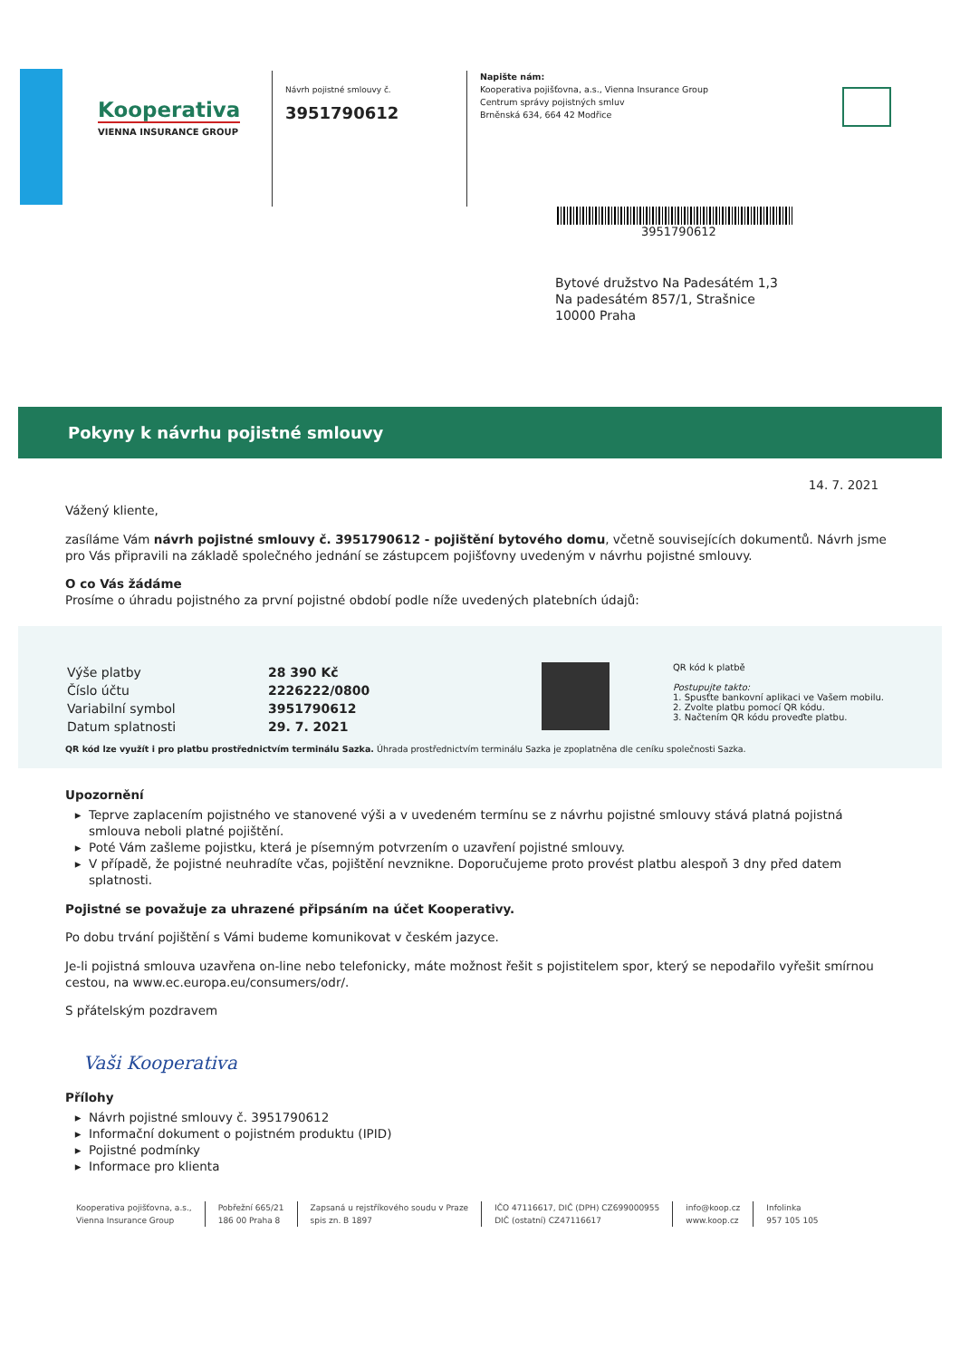Kooperativa
VIENNA INSURANCE GROUP
Návrh pojistné smlouvy č.
3951790612
Napište nám:
Kooperativa pojišťovna, a.s., Vienna Insurance Group
Centrum správy pojistných smluv
Brněnská 634, 664 42 Modřice
3951790612
Bytové družstvo Na Padesátém 1,3
Na padesátém 857/1, Strašnice
10000 Praha
Pokyny k návrhu pojistné smlouvy
14. 7. 2021
Vážený kliente,
zasíláme Vám návrh pojistné smlouvy č. 3951790612 - pojištění bytového domu, včetně souvisejících dokumentů. Návrh jsme pro Vás připravili na základě společného jednání se zástupcem pojišťovny uvedeným v návrhu pojistné smlouvy.
O co Vás žádáme
Prosíme o úhradu pojistného za první pojistné období podle níže uvedených platebních údajů:
| Výše platby | 28 390 Kč |
| Číslo účtu | 2226222/0800 |
| Variabilní symbol | 3951790612 |
| Datum splatnosti | 29. 7. 2021 |
QR kód k platbě
Postupujte takto:
1. Spusťte bankovní aplikaci ve Vašem mobilu.
2. Zvolte platbu pomocí QR kódu.
3. Načtením QR kódu proveďte platbu.
QR kód lze využít i pro platbu prostřednictvím terminálu Sazka. Úhrada prostřednictvím terminálu Sazka je zpoplatněna dle ceníku společnosti Sazka.
Upozornění
Teprve zaplacením pojistného ve stanovené výši a v uvedeném termínu se z návrhu pojistné smlouvy stává platná pojistná smlouva neboli platné pojištění.
Poté Vám zašleme pojistku, která je písemným potvrzením o uzavření pojistné smlouvy.
V případě, že pojistné neuhradíte včas, pojištění nevznikne. Doporučujeme proto provést platbu alespoň 3 dny před datem splatnosti.
Pojistné se považuje za uhrazené připsáním na účet Kooperativy.
Po dobu trvání pojištění s Vámi budeme komunikovat v českém jazyce.
Je-li pojistná smlouva uzavřena on-line nebo telefonicky, máte možnost řešit s pojistitelem spor, který se nepodařilo vyřešit smírnou cestou, na www.ec.europa.eu/consumers/odr/.
S přátelským pozdravem
Vaši Kooperativa
Přílohy
Návrh pojistné smlouvy č. 3951790612
Informační dokument o pojistném produktu (IPID)
Pojistné podmínky
Informace pro klienta
Kooperativa pojišťovna, a.s.,
Vienna Insurance Group
Pobřežní 665/21
186 00 Praha 8
Zapsaná u rejstříkového soudu v Praze
spis zn. B 1897
IČO 47116617, DIČ (DPH) CZ699000955
DIČ (ostatní) CZ47116617
info@koop.cz
www.koop.cz
Infolinka
957 105 105